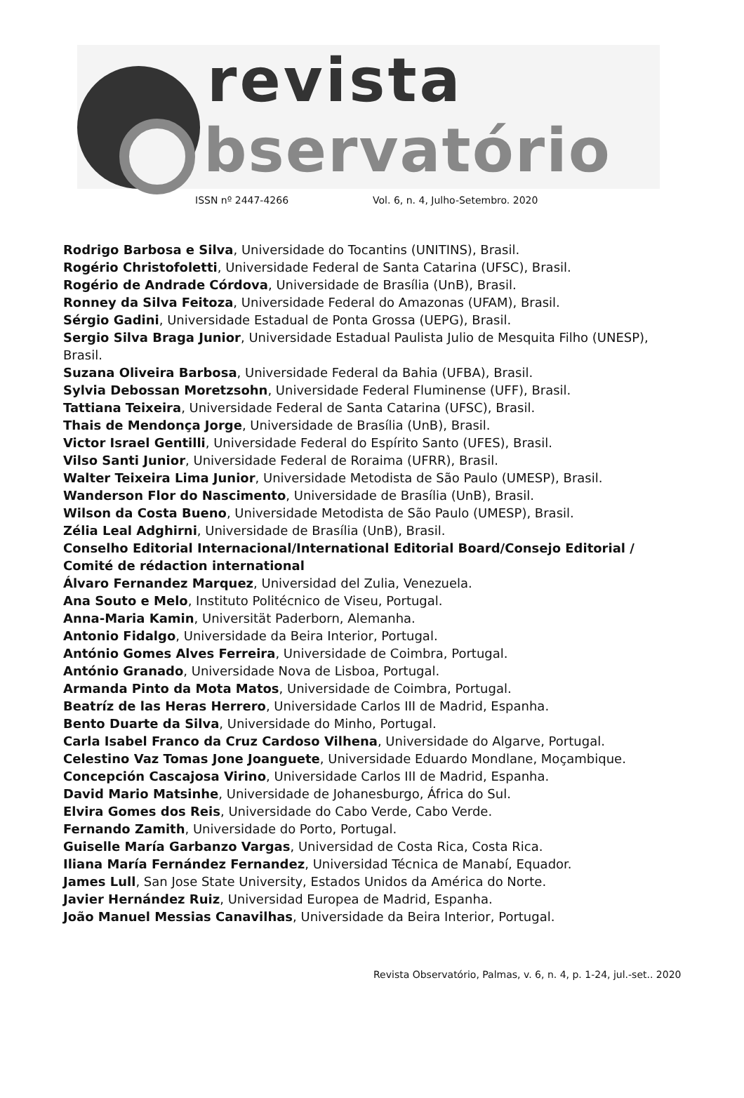revista
bservatório
ISSN nº 2447-4266 Vol. 6, n. 4, Julho-Setembro. 2020
Rodrigo Barbosa e Silva, Universidade do Tocantins (UNITINS), Brasil.
Rogério Christofoletti, Universidade Federal de Santa Catarina (UFSC), Brasil.
Rogério de Andrade Córdova, Universidade de Brasília (UnB), Brasil.
Ronney da Silva Feitoza, Universidade Federal do Amazonas (UFAM), Brasil.
Sérgio Gadini, Universidade Estadual de Ponta Grossa (UEPG), Brasil.
Sergio Silva Braga Junior, Universidade Estadual Paulista Julio de Mesquita Filho (UNESP), Brasil.
Suzana Oliveira Barbosa, Universidade Federal da Bahia (UFBA), Brasil.
Sylvia Debossan Moretzsohn, Universidade Federal Fluminense (UFF), Brasil.
Tattiana Teixeira, Universidade Federal de Santa Catarina (UFSC), Brasil.
Thais de Mendonça Jorge, Universidade de Brasília (UnB), Brasil.
Victor Israel Gentilli, Universidade Federal do Espírito Santo (UFES), Brasil.
Vilso Santi Junior, Universidade Federal de Roraima (UFRR), Brasil.
Walter Teixeira Lima Junior, Universidade Metodista de São Paulo (UMESP), Brasil.
Wanderson Flor do Nascimento, Universidade de Brasília (UnB), Brasil.
Wilson da Costa Bueno, Universidade Metodista de São Paulo (UMESP), Brasil.
Zélia Leal Adghirni, Universidade de Brasília (UnB), Brasil.
Conselho Editorial Internacional/International Editorial Board/Consejo Editorial / Comité de rédaction international
Álvaro Fernandez Marquez, Universidad del Zulia, Venezuela.
Ana Souto e Melo, Instituto Politécnico de Viseu, Portugal.
Anna-Maria Kamin, Universität Paderborn, Alemanha.
Antonio Fidalgo, Universidade da Beira Interior, Portugal.
António Gomes Alves Ferreira, Universidade de Coimbra, Portugal.
António Granado, Universidade Nova de Lisboa, Portugal.
Armanda Pinto da Mota Matos, Universidade de Coimbra, Portugal.
Beatríz de las Heras Herrero, Universidade Carlos III de Madrid, Espanha.
Bento Duarte da Silva, Universidade do Minho, Portugal.
Carla Isabel Franco da Cruz Cardoso Vilhena, Universidade do Algarve, Portugal.
Celestino Vaz Tomas Jone Joanguete, Universidade Eduardo Mondlane, Moçambique.
Concepción Cascajosa Virino, Universidade Carlos III de Madrid, Espanha.
David Mario Matsinhe, Universidade de Johanesburgo, África do Sul.
Elvira Gomes dos Reis, Universidade do Cabo Verde, Cabo Verde.
Fernando Zamith, Universidade do Porto, Portugal.
Guiselle María Garbanzo Vargas, Universidad de Costa Rica, Costa Rica.
Iliana María Fernández Fernandez, Universidad Técnica de Manabí, Equador.
James Lull, San Jose State University, Estados Unidos da América do Norte.
Javier Hernández Ruiz, Universidad Europea de Madrid, Espanha.
João Manuel Messias Canavilhas, Universidade da Beira Interior, Portugal.
Revista Observatório, Palmas, v. 6, n. 4, p. 1-24, jul.-set.. 2020